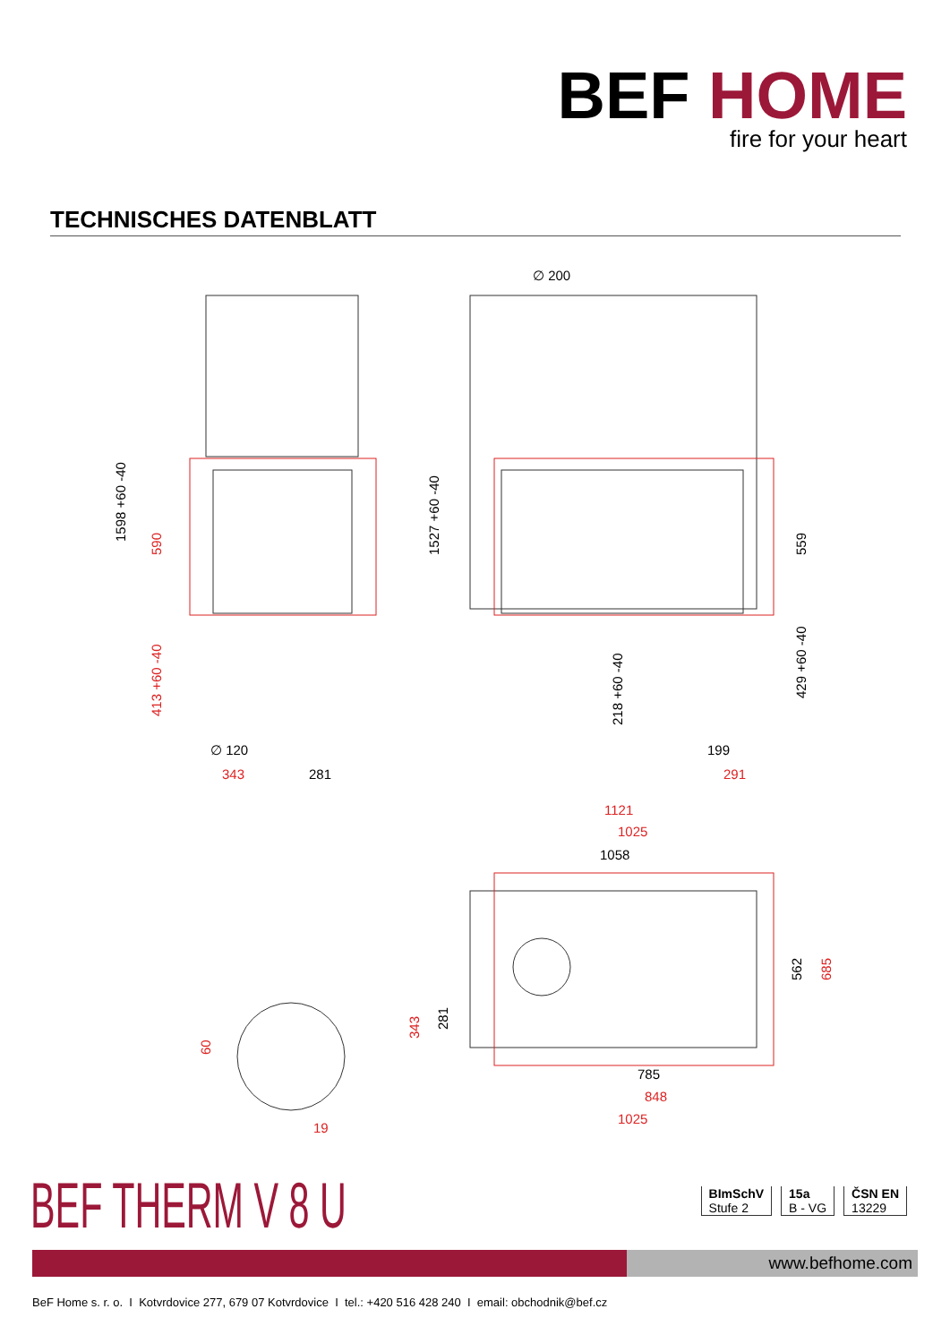BEF HOME
fire for your heart
TECHNISCHES DATENBLATT
∅ 200
1598 +60 -40
1527 +60 -40
559
∅ 120
281
199
218 +60 -40
429 +60 -40
1058
562
281
785
590
413 +60 -40
343
291
1121
1025
685
343
60
19
848
1025
BEF THERM V 8 U
BImSchV
Stufe 2
15a
B - VG
ČSN EN
13229
www.befhome.com
BeF Home s. r. o. I Kotvrdovice 277, 679 07 Kotvrdovice I tel.: +420 516 428 240 I email: obchodnik@bef.cz